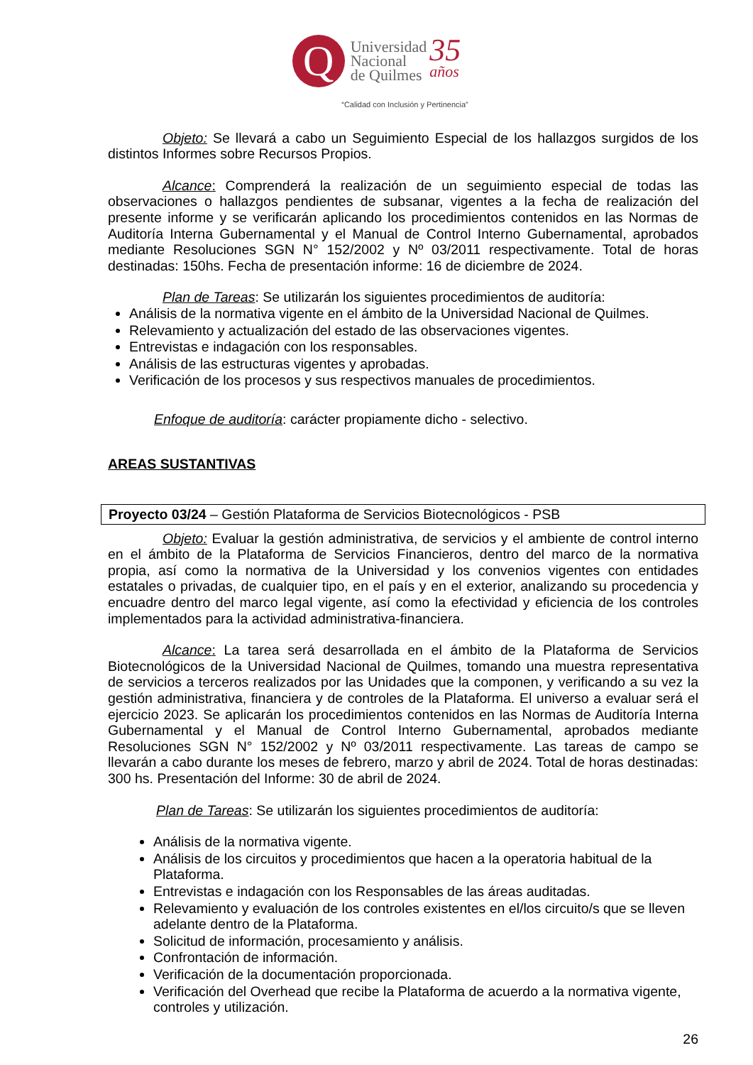Q
Universidad
Nacional
de Quilmes
35
años
“Calidad con Inclusión y Pertinencia”
Objeto: Se llevará a cabo un Seguimiento Especial de los hallazgos surgidos de los distintos Informes sobre Recursos Propios.
Alcance: Comprenderá la realización de un seguimiento especial de todas las observaciones o hallazgos pendientes de subsanar, vigentes a la fecha de realización del presente informe y se verificarán aplicando los procedimientos contenidos en las Normas de Auditoría Interna Gubernamental y el Manual de Control Interno Gubernamental, aprobados mediante Resoluciones SGN N° 152/2002 y Nº 03/2011 respectivamente. Total de horas destinadas: 150hs. Fecha de presentación informe: 16 de diciembre de 2024.
Plan de Tareas: Se utilizarán los siguientes procedimientos de auditoría:
Análisis de la normativa vigente en el ámbito de la Universidad Nacional de Quilmes.
Relevamiento y actualización del estado de las observaciones vigentes.
Entrevistas e indagación con los responsables.
Análisis de las estructuras vigentes y aprobadas.
Verificación de los procesos y sus respectivos manuales de procedimientos.
Enfoque de auditoría: carácter propiamente dicho - selectivo.
AREAS SUSTANTIVAS
Proyecto 03/24 – Gestión Plataforma de Servicios Biotecnológicos - PSB
Objeto: Evaluar la gestión administrativa, de servicios y el ambiente de control interno en el ámbito de la Plataforma de Servicios Financieros, dentro del marco de la normativa propia, así como la normativa de la Universidad y los convenios vigentes con entidades estatales o privadas, de cualquier tipo, en el país y en el exterior, analizando su procedencia y encuadre dentro del marco legal vigente, así como la efectividad y eficiencia de los controles implementados para la actividad administrativa-financiera.
Alcance: La tarea será desarrollada en el ámbito de la Plataforma de Servicios Biotecnológicos de la Universidad Nacional de Quilmes, tomando una muestra representativa de servicios a terceros realizados por las Unidades que la componen, y verificando a su vez la gestión administrativa, financiera y de controles de la Plataforma. El universo a evaluar será el ejercicio 2023. Se aplicarán los procedimientos contenidos en las Normas de Auditoría Interna Gubernamental y el Manual de Control Interno Gubernamental, aprobados mediante Resoluciones SGN N° 152/2002 y Nº 03/2011 respectivamente. Las tareas de campo se llevarán a cabo durante los meses de febrero, marzo y abril de 2024. Total de horas destinadas: 300 hs. Presentación del Informe: 30 de abril de 2024.
Plan de Tareas: Se utilizarán los siguientes procedimientos de auditoría:
Análisis de la normativa vigente.
Análisis de los circuitos y procedimientos que hacen a la operatoria habitual de la Plataforma.
Entrevistas e indagación con los Responsables de las áreas auditadas.
Relevamiento y evaluación de los controles existentes en el/los circuito/s que se lleven adelante dentro de la Plataforma.
Solicitud de información, procesamiento y análisis.
Confrontación de información.
Verificación de la documentación proporcionada.
Verificación del Overhead que recibe la Plataforma de acuerdo a la normativa vigente, controles y utilización.
26